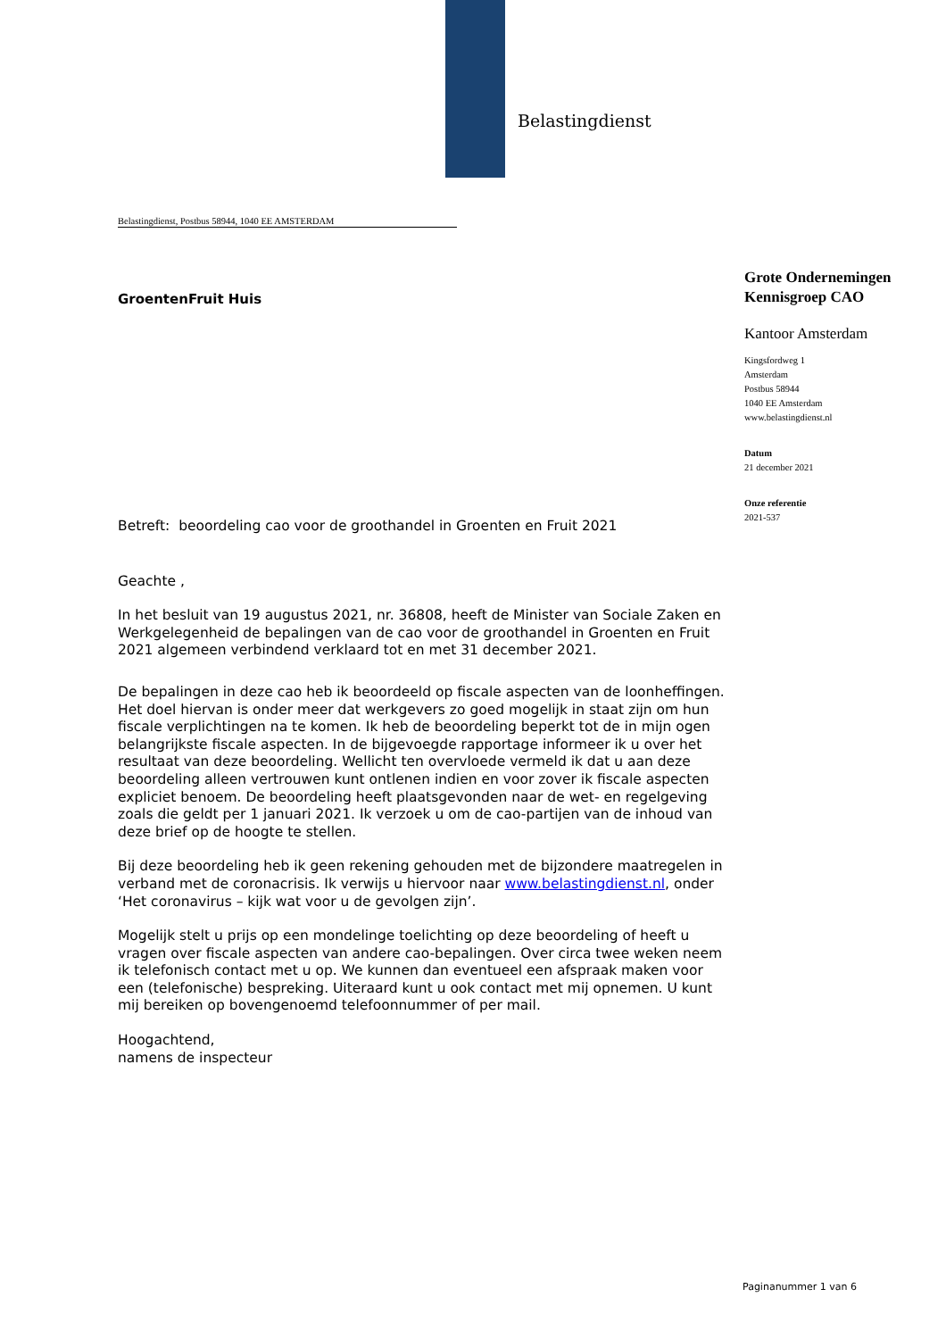Belastingdienst
Belastingdienst, Postbus 58944, 1040 EE AMSTERDAM
GroentenFruit Huis
Grote Ondernemingen
Kennisgroep CAO
Kantoor Amsterdam
Kingsfordweg 1
Amsterdam
Postbus 58944
1040 EE Amsterdam
www.belastingdienst.nl
Datum
21 december 2021
Onze referentie
2021-537
Betreft: beoordeling cao voor de groothandel in Groenten en Fruit 2021
Geachte ,
In het besluit van 19 augustus 2021, nr. 36808, heeft de Minister van Sociale Zaken en Werkgelegenheid de bepalingen van de cao voor de groothandel in Groenten en Fruit 2021 algemeen verbindend verklaard tot en met 31 december 2021.
De bepalingen in deze cao heb ik beoordeeld op fiscale aspecten van de loonheffingen. Het doel hiervan is onder meer dat werkgevers zo goed mogelijk in staat zijn om hun fiscale verplichtingen na te komen. Ik heb de beoordeling beperkt tot de in mijn ogen belangrijkste fiscale aspecten. In de bijgevoegde rapportage informeer ik u over het resultaat van deze beoordeling. Wellicht ten overvloede vermeld ik dat u aan deze beoordeling alleen vertrouwen kunt ontlenen indien en voor zover ik fiscale aspecten expliciet benoem. De beoordeling heeft plaatsgevonden naar de wet- en regelgeving zoals die geldt per 1 januari 2021. Ik verzoek u om de cao-partijen van de inhoud van deze brief op de hoogte te stellen.
Bij deze beoordeling heb ik geen rekening gehouden met de bijzondere maatregelen in verband met de coronacrisis. Ik verwijs u hiervoor naar www.belastingdienst.nl, onder ‘Het coronavirus – kijk wat voor u de gevolgen zijn’.
Mogelijk stelt u prijs op een mondelinge toelichting op deze beoordeling of heeft u vragen over fiscale aspecten van andere cao-bepalingen. Over circa twee weken neem ik telefonisch contact met u op. We kunnen dan eventueel een afspraak maken voor een (telefonische) bespreking. Uiteraard kunt u ook contact met mij opnemen. U kunt mij bereiken op bovengenoemd telefoonnummer of per mail.
Hoogachtend,
namens de inspecteur
Paginanummer 1 van 6